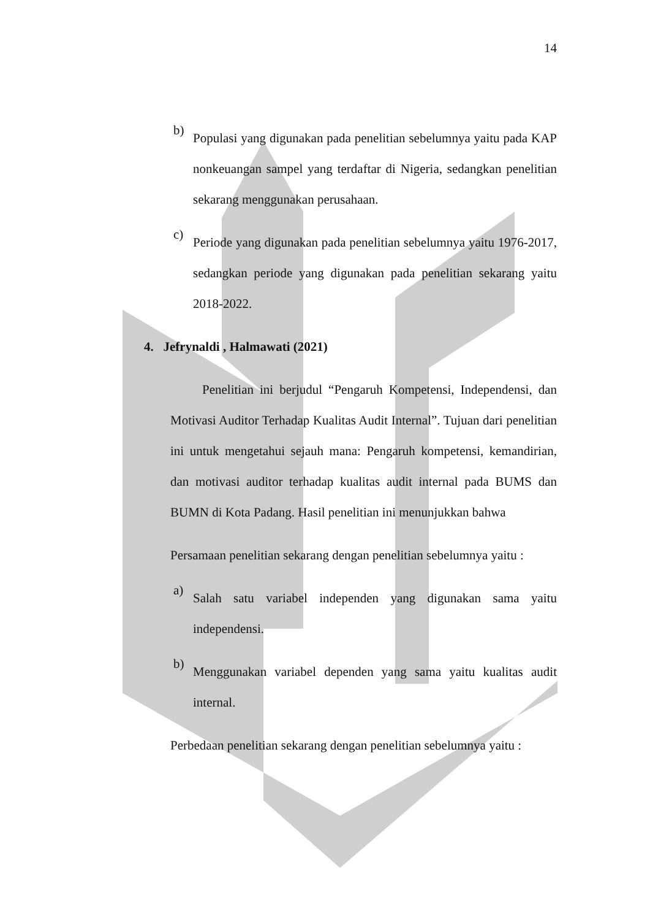14
b)
Populasi yang digunakan pada penelitian sebelumnya yaitu pada KAP nonkeuangan sampel yang terdaftar di Nigeria, sedangkan penelitian sekarang menggunakan perusahaan.
c)
Periode yang digunakan pada penelitian sebelumnya yaitu 1976-2017, sedangkan periode yang digunakan pada penelitian sekarang yaitu 2018-2022.
4. Jefrynaldi , Halmawati (2021)
Penelitian ini berjudul “Pengaruh Kompetensi, Independensi, dan Motivasi Auditor Terhadap Kualitas Audit Internal”. Tujuan dari penelitian ini untuk mengetahui sejauh mana: Pengaruh kompetensi, kemandirian, dan motivasi auditor terhadap kualitas audit internal pada BUMS dan BUMN di Kota Padang. Hasil penelitian ini menunjukkan bahwa
Persamaan penelitian sekarang dengan penelitian sebelumnya yaitu :
a)
Salah satu variabel independen yang digunakan sama yaitu independensi.
b)
Menggunakan variabel dependen yang sama yaitu kualitas audit internal.
Perbedaan penelitian sekarang dengan penelitian sebelumnya yaitu :